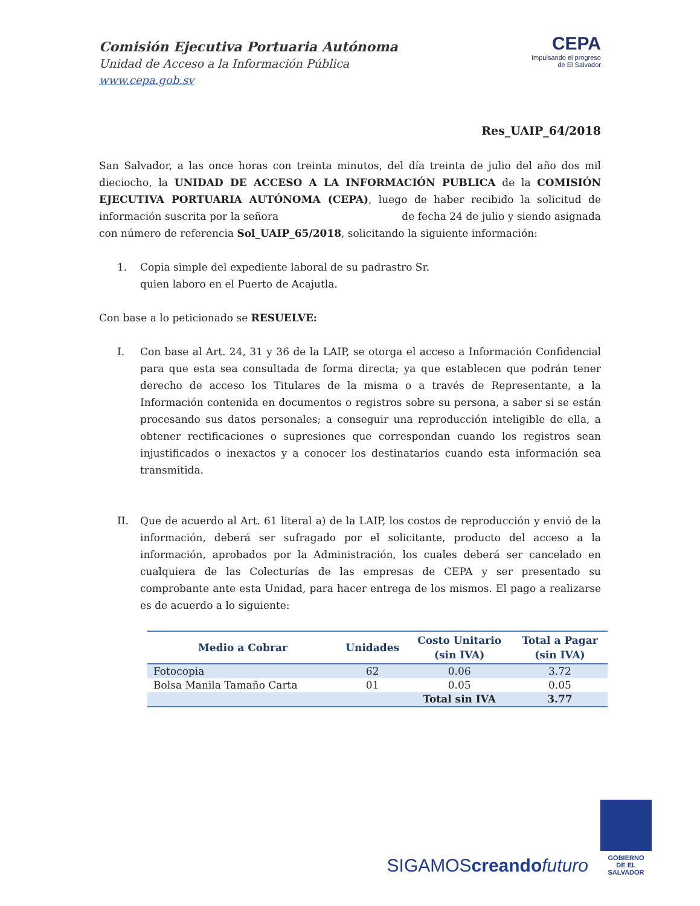Comisión Ejecutiva Portuaria Autónoma
Unidad de Acceso a la Información Pública
www.cepa.gob.sv
CEPA
Impulsando el progreso
de El Salvador
Res_UAIP_64/2018
San Salvador, a las once horas con treinta minutos, del día treinta de julio del año dos mil dieciocho, la UNIDAD DE ACCESO A LA INFORMACIÓN PUBLICA de la COMISIÓN EJECUTIVA PORTUARIA AUTÓNOMA (CEPA), luego de haber recibido la solicitud de información suscrita por la señora de fecha 24 de julio y siendo asignada con número de referencia Sol_UAIP_65/2018, solicitando la siguiente información:
1. Copia simple del expediente laboral de su padrastro Sr.
quien laboro en el Puerto de Acajutla.
Con base a lo peticionado se RESUELVE:
I. Con base al Art. 24, 31 y 36 de la LAIP, se otorga el acceso a Información Confidencial para que esta sea consultada de forma directa; ya que establecen que podrán tener derecho de acceso los Titulares de la misma o a través de Representante, a la Información contenida en documentos o registros sobre su persona, a saber si se están procesando sus datos personales; a conseguir una reproducción inteligible de ella, a obtener rectificaciones o supresiones que correspondan cuando los registros sean injustificados o inexactos y a conocer los destinatarios cuando esta información sea transmitida.
II. Que de acuerdo al Art. 61 literal a) de la LAIP, los costos de reproducción y envió de la información, deberá ser sufragado por el solicitante, producto del acceso a la información, aprobados por la Administración, los cuales deberá ser cancelado en cualquiera de las Colecturías de las empresas de CEPA y ser presentado su comprobante ante esta Unidad, para hacer entrega de los mismos. El pago a realizarse es de acuerdo a lo siguiente:
| Medio a Cobrar | Unidades | Costo Unitario (sin IVA) | Total a Pagar (sin IVA) |
| --- | --- | --- | --- |
| Fotocopia | 62 | 0.06 | 3.72 |
| Bolsa Manila Tamaño Carta | 01 | 0.05 | 0.05 |
| | | Total sin IVA | 3.77 |
SIGAMOScreando futuro
GOBIERNO
DE EL SALVADOR